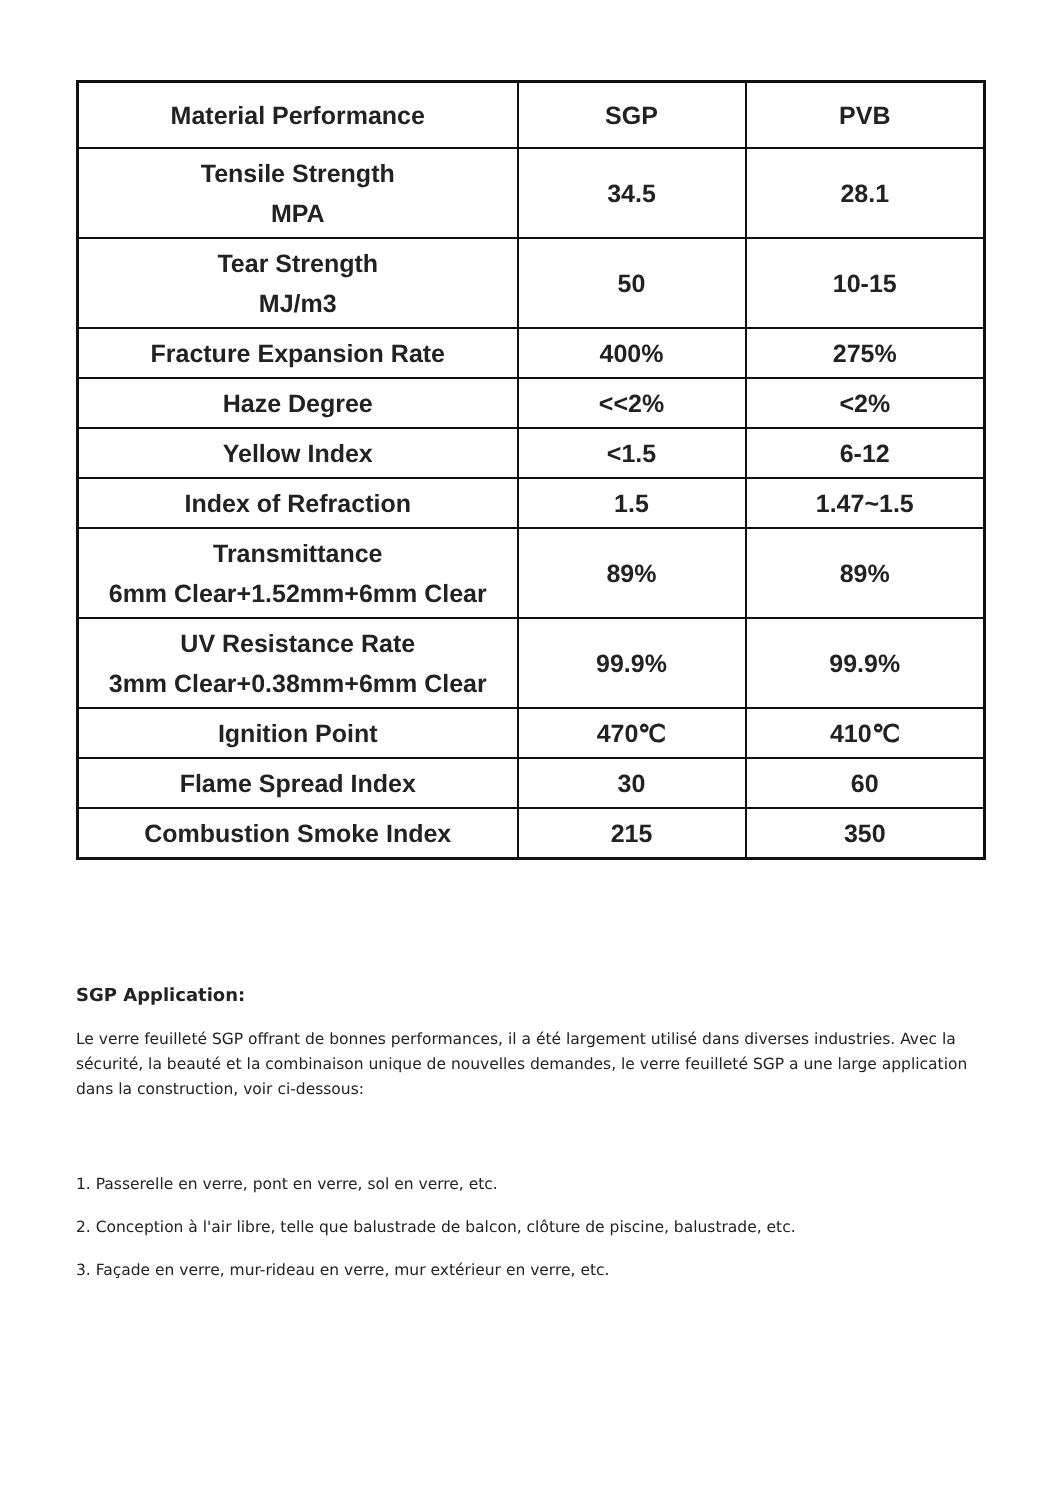| Material Performance | SGP | PVB |
| --- | --- | --- |
| Tensile Strength MPA | 34.5 | 28.1 |
| Tear Strength MJ/m3 | 50 | 10-15 |
| Fracture Expansion Rate | 400% | 275% |
| Haze Degree | <<2% | <2% |
| Yellow Index | <1.5 | 6-12 |
| Index of Refraction | 1.5 | 1.47~1.5 |
| Transmittance 6mm Clear+1.52mm+6mm Clear | 89% | 89% |
| UV Resistance Rate 3mm Clear+0.38mm+6mm Clear | 99.9% | 99.9% |
| Ignition Point | 470℃ | 410℃ |
| Flame Spread Index | 30 | 60 |
| Combustion Smoke Index | 215 | 350 |
SGP Application:
Le verre feuilleté SGP offrant de bonnes performances, il a été largement utilisé dans diverses industries. Avec la sécurité, la beauté et la combinaison unique de nouvelles demandes, le verre feuilleté SGP a une large application dans la construction, voir ci-dessous:
1. Passerelle en verre, pont en verre, sol en verre, etc.
2. Conception à l'air libre, telle que balustrade de balcon, clôture de piscine, balustrade, etc.
3. Façade en verre, mur-rideau en verre, mur extérieur en verre, etc.